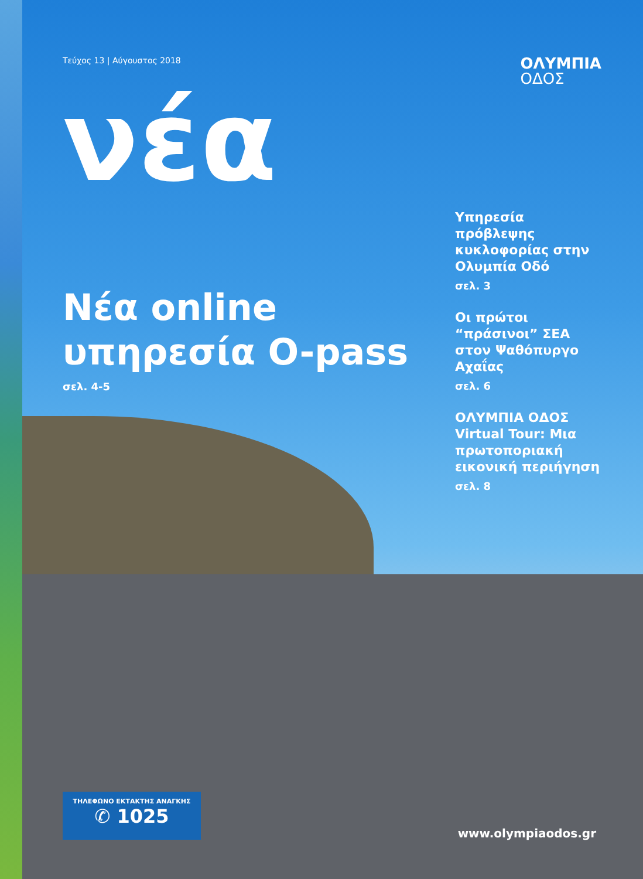Τεύχος 13 | Αύγουστος 2018
ΟΛΥΜΠΙΑ
ΟΔΟΣ
νέα
Νέα online υπηρεσία O-pass
σελ. 4-5
Υπηρεσία πρόβλεψης κυκλοφορίας στην Ολυμπία Οδό
σελ. 3
Οι πρώτοι “πράσινοι” ΣΕΑ στον Ψαθόπυργο Αχαΐας
σελ. 6
ΟΛΥΜΠΙΑ ΟΔΟΣ Virtual Tour: Μια πρωτοποριακή εικονική περιήγηση
σελ. 8
ΤΗΛΕΦΩΝΟ ΕΚΤΑΚΤΗΣ ΑΝΑΓΚΗΣ
✆ 1025
www.olympiaodos.gr